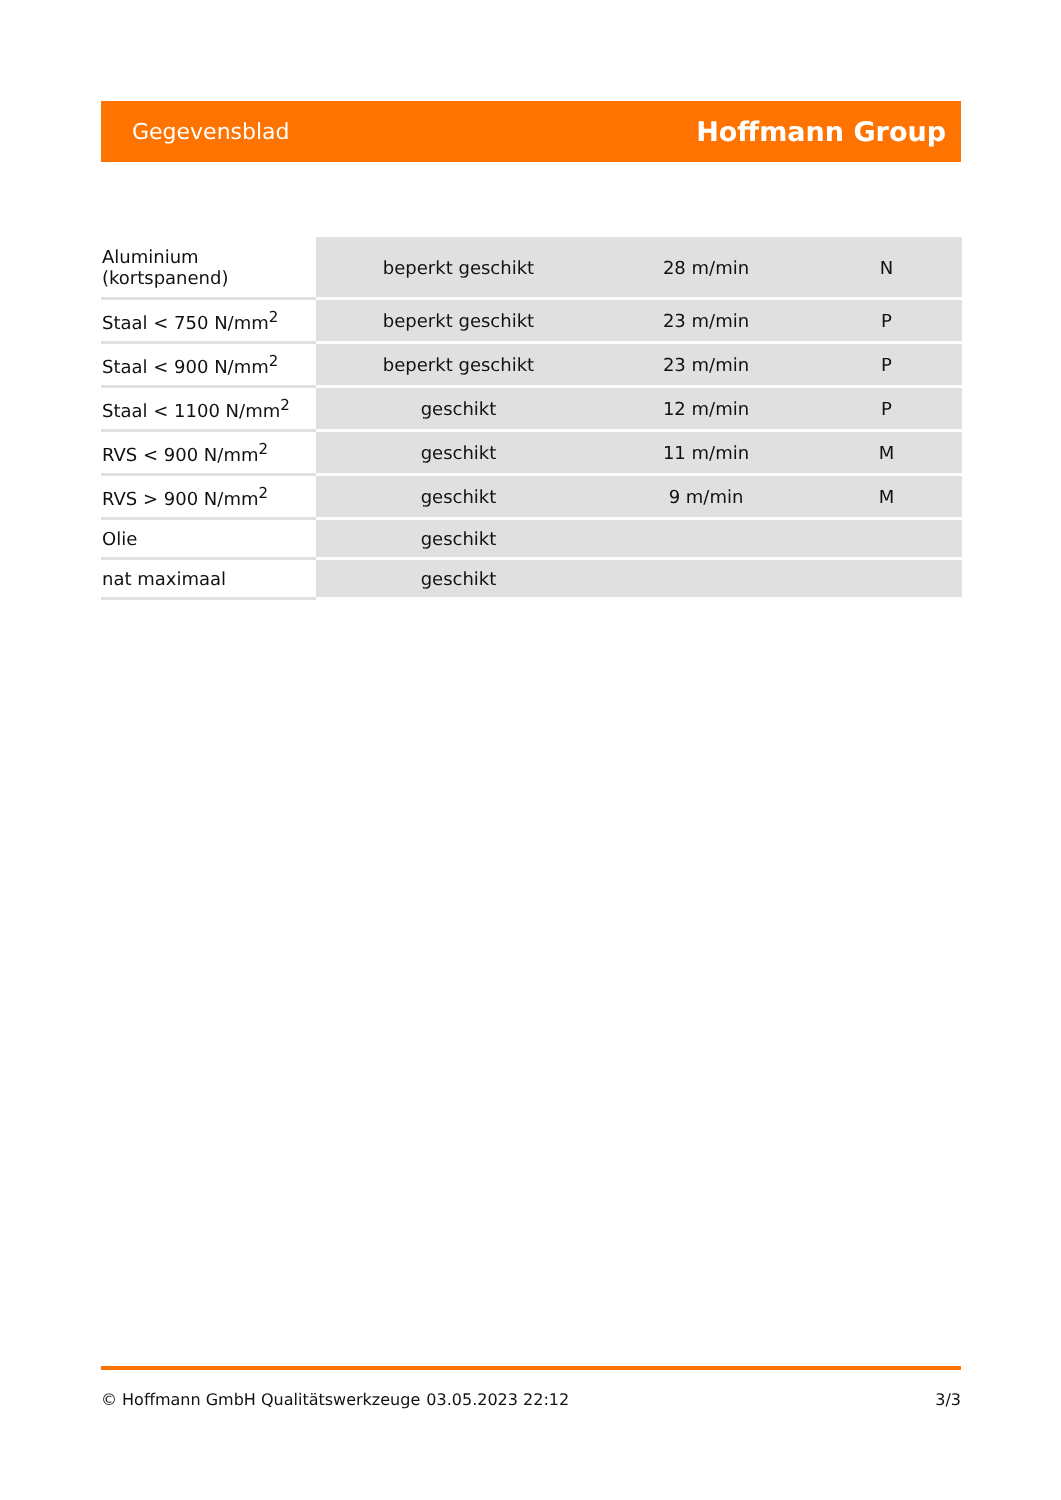Gegevensblad Hoffmann Group
| Aluminium (kortspanend) | beperkt geschikt | 28 m/min | N |
| Staal < 750 N/mm<sup>2</sup> | beperkt geschikt | 23 m/min | P |
| Staal < 900 N/mm<sup>2</sup> | beperkt geschikt | 23 m/min | P |
| Staal < 1100 N/mm<sup>2</sup> | geschikt | 12 m/min | P |
| RVS < 900 N/mm<sup>2</sup> | geschikt | 11 m/min | M |
| RVS > 900 N/mm<sup>2</sup> | geschikt | 9 m/min | M |
| Olie | geschikt | | |
| nat maximaal | geschikt | | |
© Hoffmann GmbH Qualitätswerkzeuge 03.05.2023 22:12 3/3